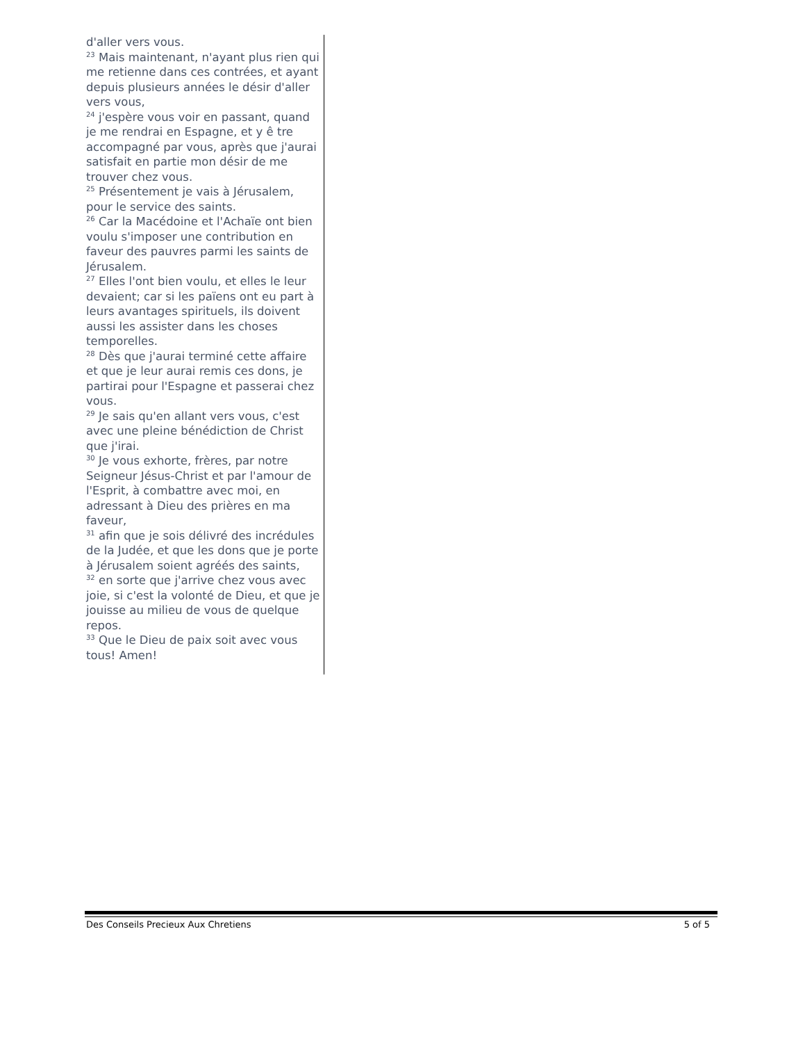d'aller vers vous.
<sup>23</sup> Mais maintenant, n'ayant plus rien qui me retienne dans ces contrées, et ayant depuis plusieurs années le désir d'aller vers vous,
<sup>24</sup> j'espère vous voir en passant, quand je me rendrai en Espagne, et y ê tre accompagné par vous, après que j'aurai satisfait en partie mon désir de me trouver chez vous.
<sup>25</sup> Présentement je vais à Jérusalem, pour le service des saints.
<sup>26</sup> Car la Macédoine et l'Achaïe ont bien voulu s'imposer une contribution en faveur des pauvres parmi les saints de Jérusalem.
<sup>27</sup> Elles l'ont bien voulu, et elles le leur devaient; car si les païens ont eu part à leurs avantages spirituels, ils doivent aussi les assister dans les choses temporelles.
<sup>28</sup> Dès que j'aurai terminé cette affaire et que je leur aurai remis ces dons, je partirai pour l'Espagne et passerai chez vous.
<sup>29</sup> Je sais qu'en allant vers vous, c'est avec une pleine bénédiction de Christ que j'irai.
<sup>30</sup> Je vous exhorte, frères, par notre Seigneur Jésus-Christ et par l'amour de l'Esprit, à combattre avec moi, en adressant à Dieu des prières en ma faveur,
<sup>31</sup> afin que je sois délivré des incrédules de la Judée, et que les dons que je porte à Jérusalem soient agréés des saints,
<sup>32</sup> en sorte que j'arrive chez vous avec joie, si c'est la volonté de Dieu, et que je jouisse au milieu de vous de quelque repos.
<sup>33</sup> Que le Dieu de paix soit avec vous tous! Amen!
Des Conseils Precieux Aux Chretiens 5 of 5